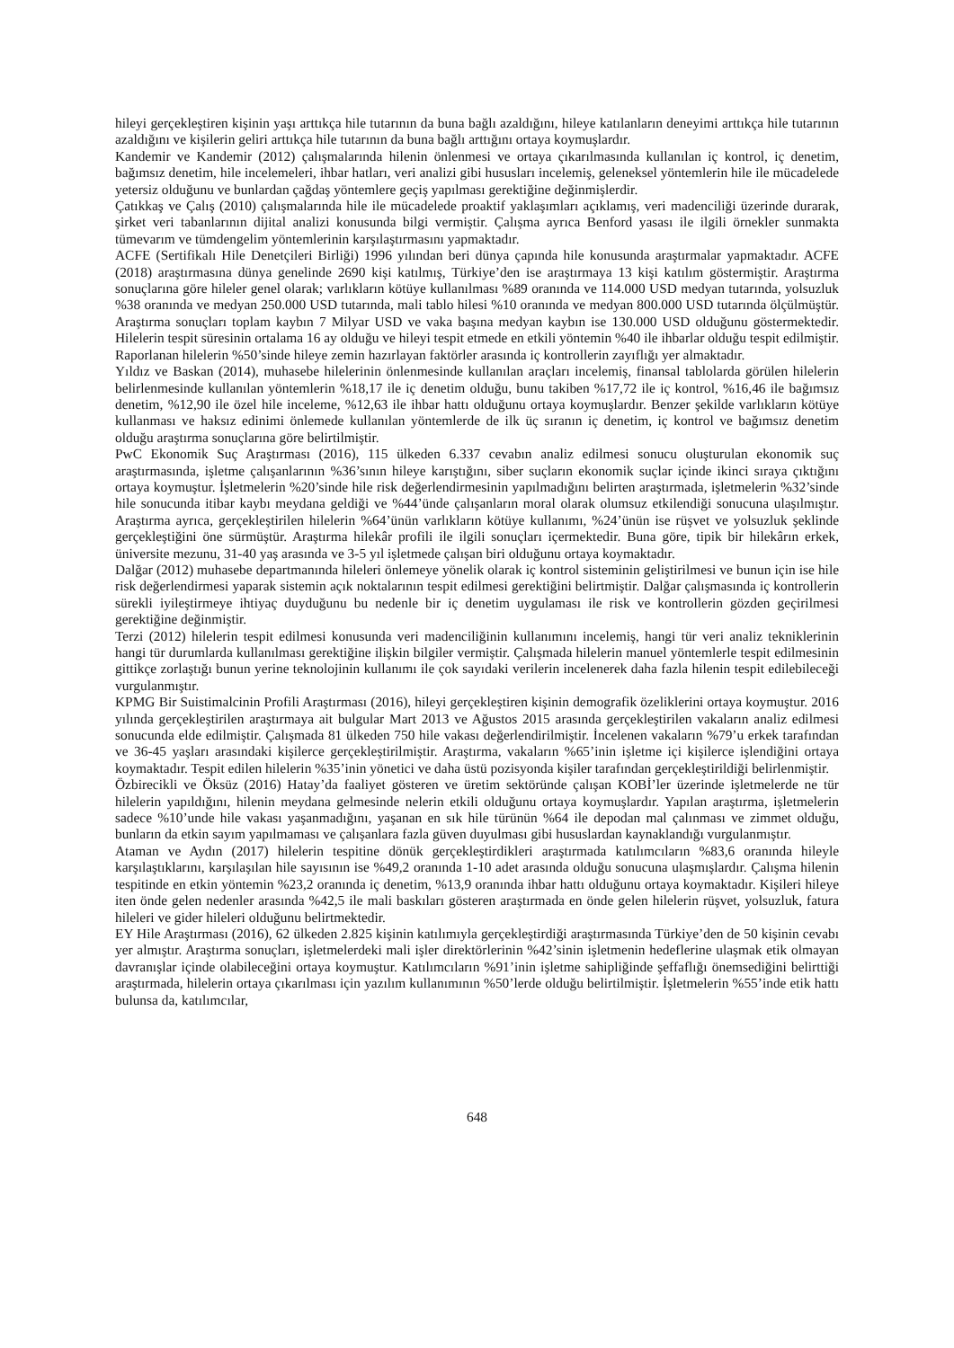hileyi gerçekleştiren kişinin yaşı arttıkça hile tutarının da buna bağlı azaldığını, hileye katılanların deneyimi arttıkça hile tutarının azaldığını ve kişilerin geliri arttıkça hile tutarının da buna bağlı arttığını ortaya koymuşlardır.
Kandemir ve Kandemir (2012) çalışmalarında hilenin önlenmesi ve ortaya çıkarılmasında kullanılan iç kontrol, iç denetim, bağımsız denetim, hile incelemeleri, ihbar hatları, veri analizi gibi hususları incelemiş, geleneksel yöntemlerin hile ile mücadelede yetersiz olduğunu ve bunlardan çağdaş yöntemlere geçiş yapılması gerektiğine değinmişlerdir.
Çatıkkaş ve Çalış (2010) çalışmalarında hile ile mücadelede proaktif yaklaşımları açıklamış, veri madenciliği üzerinde durarak, şirket veri tabanlarının dijital analizi konusunda bilgi vermiştir. Çalışma ayrıca Benford yasası ile ilgili örnekler sunmakta tümevarım ve tümdengelim yöntemlerinin karşılaştırmasını yapmaktadır.
ACFE (Sertifikalı Hile Denetçileri Birliği) 1996 yılından beri dünya çapında hile konusunda araştırmalar yapmaktadır. ACFE (2018) araştırmasına dünya genelinde 2690 kişi katılmış, Türkiye’den ise araştırmaya 13 kişi katılım göstermiştir. Araştırma sonuçlarına göre hileler genel olarak; varlıkların kötüye kullanılması %89 oranında ve 114.000 USD medyan tutarında, yolsuzluk %38 oranında ve medyan 250.000 USD tutarında, mali tablo hilesi %10 oranında ve medyan 800.000 USD tutarında ölçülmüştür. Araştırma sonuçları toplam kaybın 7 Milyar USD ve vaka başına medyan kaybın ise 130.000 USD olduğunu göstermektedir. Hilelerin tespit süresinin ortalama 16 ay olduğu ve hileyi tespit etmede en etkili yöntemin %40 ile ihbarlar olduğu tespit edilmiştir. Raporlanan hilelerin %50’sinde hileye zemin hazırlayan faktörler arasında iç kontrollerin zayıflığı yer almaktadır.
Yıldız ve Baskan (2014), muhasebe hilelerinin önlenmesinde kullanılan araçları incelemiş, finansal tablolarda görülen hilelerin belirlenmesinde kullanılan yöntemlerin %18,17 ile iç denetim olduğu, bunu takiben %17,72 ile iç kontrol, %16,46 ile bağımsız denetim, %12,90 ile özel hile inceleme, %12,63 ile ihbar hattı olduğunu ortaya koymuşlardır. Benzer şekilde varlıkların kötüye kullanması ve haksız edinimi önlemede kullanılan yöntemlerde de ilk üç sıranın iç denetim, iç kontrol ve bağımsız denetim olduğu araştırma sonuçlarına göre belirtilmiştir.
PwC Ekonomik Suç Araştırması (2016), 115 ülkeden 6.337 cevabın analiz edilmesi sonucu oluşturulan ekonomik suç araştırmasında, işletme çalışanlarının %36’sının hileye karıştığını, siber suçların ekonomik suçlar içinde ikinci sıraya çıktığını ortaya koymuştur. İşletmelerin %20’sinde hile risk değerlendirmesinin yapılmadığını belirten araştırmada, işletmelerin %32’sinde hile sonucunda itibar kaybı meydana geldiği ve %44’ünde çalışanların moral olarak olumsuz etkilendiği sonucuna ulaşılmıştır. Araştırma ayrıca, gerçekleştirilen hilelerin %64’ünün varlıkların kötüye kullanımı, %24’ünün ise rüşvet ve yolsuzluk şeklinde gerçekleştiğini öne sürmüştür. Araştırma hilekâr profili ile ilgili sonuçları içermektedir. Buna göre, tipik bir hilekârın erkek, üniversite mezunu, 31-40 yaş arasında ve 3-5 yıl işletmede çalışan biri olduğunu ortaya koymaktadır.
Dalğar (2012) muhasebe departmanında hileleri önlemeye yönelik olarak iç kontrol sisteminin geliştirilmesi ve bunun için ise hile risk değerlendirmesi yaparak sistemin açık noktalarının tespit edilmesi gerektiğini belirtmiştir. Dalğar çalışmasında iç kontrollerin sürekli iyileştirmeye ihtiyaç duyduğunu bu nedenle bir iç denetim uygulaması ile risk ve kontrollerin gözden geçirilmesi gerektiğine değinmiştir.
Terzi (2012) hilelerin tespit edilmesi konusunda veri madenciliğinin kullanımını incelemiş, hangi tür veri analiz tekniklerinin hangi tür durumlarda kullanılması gerektiğine ilişkin bilgiler vermiştir. Çalışmada hilelerin manuel yöntemlerle tespit edilmesinin gittikçe zorlaştığı bunun yerine teknolojinin kullanımı ile çok sayıdaki verilerin incelenerek daha fazla hilenin tespit edilebileceği vurgulanmıştır.
KPMG Bir Suistimalcinin Profili Araştırması (2016), hileyi gerçekleştiren kişinin demografik özeliklerini ortaya koymuştur. 2016 yılında gerçekleştirilen araştırmaya ait bulgular Mart 2013 ve Ağustos 2015 arasında gerçekleştirilen vakaların analiz edilmesi sonucunda elde edilmiştir. Çalışmada 81 ülkeden 750 hile vakası değerlendirilmiştir. İncelenen vakaların %79’u erkek tarafından ve 36-45 yaşları arasındaki kişilerce gerçekleştirilmiştir. Araştırma, vakaların %65’inin işletme içi kişilerce işlendiğini ortaya koymaktadır. Tespit edilen hilelerin %35’inin yönetici ve daha üstü pozisyonda kişiler tarafından gerçekleştirildiği belirlenmiştir.
Özbirecikli ve Öksüz (2016) Hatay’da faaliyet gösteren ve üretim sektöründe çalışan KOBİ’ler üzerinde işletmelerde ne tür hilelerin yapıldığını, hilenin meydana gelmesinde nelerin etkili olduğunu ortaya koymuşlardır. Yapılan araştırma, işletmelerin sadece %10’unde hile vakası yaşanmadığını, yaşanan en sık hile türünün %64 ile depodan mal çalınması ve zimmet olduğu, bunların da etkin sayım yapılmaması ve çalışanlara fazla güven duyulması gibi hususlardan kaynaklandığı vurgulanmıştır.
Ataman ve Aydın (2017) hilelerin tespitine dönük gerçekleştirdikleri araştırmada katılımcıların %83,6 oranında hileyle karşılaştıklarını, karşılaşılan hile sayısının ise %49,2 oranında 1-10 adet arasında olduğu sonucuna ulaşmışlardır. Çalışma hilenin tespitinde en etkin yöntemin %23,2 oranında iç denetim, %13,9 oranında ihbar hattı olduğunu ortaya koymaktadır. Kişileri hileye iten önde gelen nedenler arasında %42,5 ile mali baskıları gösteren araştırmada en önde gelen hilelerin rüşvet, yolsuzluk, fatura hileleri ve gider hileleri olduğunu belirtmektedir.
EY Hile Araştırması (2016), 62 ülkeden 2.825 kişinin katılımıyla gerçekleştirdiği araştırmasında Türkiye’den de 50 kişinin cevabı yer almıştır. Araştırma sonuçları, işletmelerdeki mali işler direktörlerinin %42’sinin işletmenin hedeflerine ulaşmak etik olmayan davranışlar içinde olabileceğini ortaya koymuştur. Katılımcıların %91’inin işletme sahipliğinde şeffaflığı önemsediğini belirttiği araştırmada, hilelerin ortaya çıkarılması için yazılım kullanımının %50’lerde olduğu belirtilmiştir. İşletmelerin %55’inde etik hattı bulunsa da, katılımcılar,
648